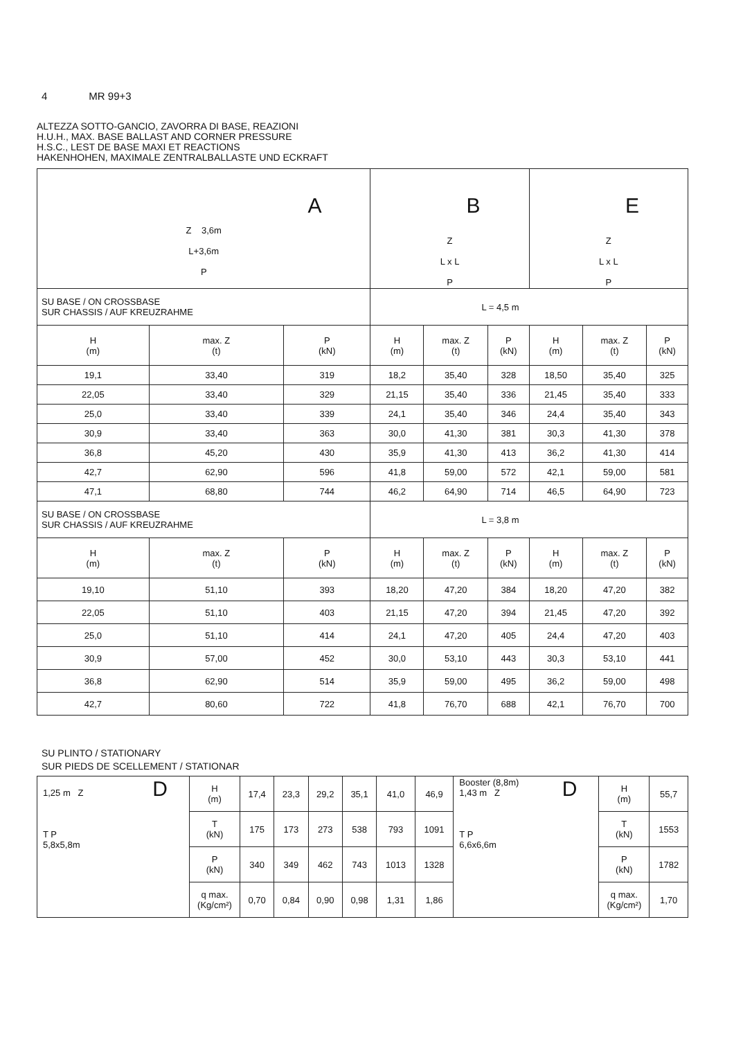4 MR 99+3
ALTEZZA SOTTO-GANCIO, ZAVORRA DI BASE, REAZIONI
H.U.H., MAX. BASE BALLAST AND CORNER PRESSURE
H.S.C., LEST DE BASE MAXI ET REACTIONS
HAKENHOHEN, MAXIMALE ZENTRALBALLASTE UND ECKRAFT
| A Z 3,6m L+3,6m P | | | B Z L x L P | | | E Z L x L P | | |
| SU BASE / ON CROSSBASE SUR CHASSIS / AUF KREUZRAHME | | | L = 4,5 m | | | | | |
| H (m) | max. Z (t) | P (kN) | H (m) | max. Z (t) | P (kN) | H (m) | max. Z (t) | P (kN) |
| 19,1 | 33,40 | 319 | 18,2 | 35,40 | 328 | 18,50 | 35,40 | 325 |
| 22,05 | 33,40 | 329 | 21,15 | 35,40 | 336 | 21,45 | 35,40 | 333 |
| 25,0 | 33,40 | 339 | 24,1 | 35,40 | 346 | 24,4 | 35,40 | 343 |
| 30,9 | 33,40 | 363 | 30,0 | 41,30 | 381 | 30,3 | 41,30 | 378 |
| 36,8 | 45,20 | 430 | 35,9 | 41,30 | 413 | 36,2 | 41,30 | 414 |
| 42,7 | 62,90 | 596 | 41,8 | 59,00 | 572 | 42,1 | 59,00 | 581 |
| 47,1 | 68,80 | 744 | 46,2 | 64,90 | 714 | 46,5 | 64,90 | 723 |
| SU BASE / ON CROSSBASE SUR CHASSIS / AUF KREUZRAHME | | | L = 3,8 m | | | | | |
| H (m) | max. Z (t) | P (kN) | H (m) | max. Z (t) | P (kN) | H (m) | max. Z (t) | P (kN) |
| 19,10 | 51,10 | 393 | 18,20 | 47,20 | 384 | 18,20 | 47,20 | 382 |
| 22,05 | 51,10 | 403 | 21,15 | 47,20 | 394 | 21,45 | 47,20 | 392 |
| 25,0 | 51,10 | 414 | 24,1 | 47,20 | 405 | 24,4 | 47,20 | 403 |
| 30,9 | 57,00 | 452 | 30,0 | 53,10 | 443 | 30,3 | 53,10 | 441 |
| 36,8 | 62,90 | 514 | 35,9 | 59,00 | 495 | 36,2 | 59,00 | 498 |
| 42,7 | 80,60 | 722 | 41,8 | 76,70 | 688 | 42,1 | 76,70 | 700 |
SU PLINTO / STATIONARY
SUR PIEDS DE SCELLEMENT / STATIONAR
| D 1,25 m Z T P 5,8x5,8m | H (m) | 17,4 | 23,3 | 29,2 | 35,1 | 41,0 | 46,9 | Booster (8,8m) D 1,43 m Z T P 6,6x6,6m | H (m) | 55,7 |
| | T (kN) | 175 | 173 | 273 | 538 | 793 | 1091 | | T (kN) | 1553 |
| | P (kN) | 340 | 349 | 462 | 743 | 1013 | 1328 | | P (kN) | 1782 |
| | q max. (Kg/cm²) | 0,70 | 0,84 | 0,90 | 0,98 | 1,31 | 1,86 | | q max. (Kg/cm²) | 1,70 |